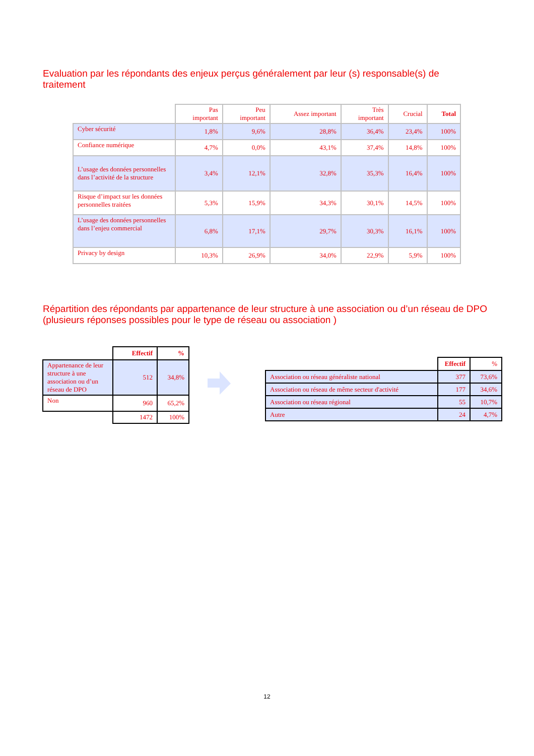Evaluation par les répondants des enjeux perçus généralement par leur (s) responsable(s) de traitement
| | Pas important | Peu important | Assez important | Très important | Crucial | Total |
| --- | --- | --- | --- | --- | --- | --- |
| Cyber sécurité | 1,8% | 9,6% | 28,8% | 36,4% | 23,4% | 100% |
| Confiance numérique | 4,7% | 0,0% | 43,1% | 37,4% | 14,8% | 100% |
| L’usage des données personnelles dans l’activité de la structure | 3,4% | 12,1% | 32,8% | 35,3% | 16,4% | 100% |
| Risque d’impact sur les données personnelles traitées | 5,3% | 15,9% | 34,3% | 30,1% | 14,5% | 100% |
| L’usage des données personnelles dans l’enjeu commercial | 6,8% | 17,1% | 29,7% | 30,3% | 16,1% | 100% |
| Privacy by design | 10,3% | 26,9% | 34,0% | 22,9% | 5,9% | 100% |
Répartition des répondants par appartenance de leur structure à une association ou d’un réseau de DPO (plusieurs réponses possibles pour le type de réseau ou association )
| | Effectif | % |
| --- | --- | --- |
| Appartenance de leur structure à une association ou d’un réseau de DPO | 512 | 34,8% |
| Non | 960 | 65,2% |
| | 1472 | 100% |
| | Effectif | % |
| --- | --- | --- |
| Association ou réseau généraliste national | 377 | 73,6% |
| Association ou réseau de même secteur d'activité | 177 | 34,6% |
| Association ou réseau régional | 55 | 10,7% |
| Autre | 24 | 4,7% |
12